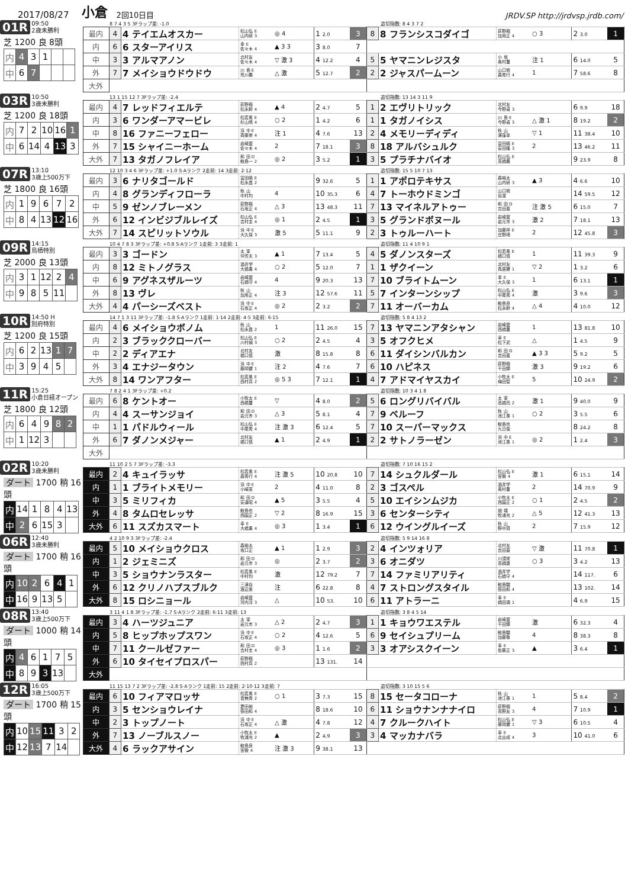2017/08/27 小倉 2回10日目 JRDV.SP http://jrdvsp.jrdb.com/
01R 09:50
2歳未勝利
芝 1200 良 8頭
| 内 | 4 | 3 | 1 | | |
| 中 | 6 | 7 | | | |
8 7 4 3 5 3Fラップ差: -1.0 追切指数: 8 4 3 7 2
| 最内 | 4 | 4 テイエムオスカー | 松山弘 E 山内研 3 | ◎ 4 | 1 2.0 | 3 | 8 | 8 フランシスコダイゴ | 荻野極 加用正 4 | ○ 3 | 2 3.0 | 1 |
| 内 | 6 | 6 スターアイリス | 幸 E 佐々木 4 | ▲ 3 3 | 3 8.0 | 7 | | | | | | |
| 中 | 3 | 3 アルマアノン | 北村友 佐々木 4 | ▽ 激 3 | 4 12.2 | 4 | 5 | 5 ヤマニンレジスタ | 小 坂 奥村豊 | 注 1 | 6 14.0 | 5 |
| 外 | 7 | 7 メイショウドウドウ | 川 島 E 荒川義 | △ 激 | 5 12.7 | 2 | 2 | 2 ジャスパームーン | 山口勲 森秀行 4 | 1 | 7 58.6 | 8 |
| 大外 | | | | | | | | | | | | |
03R 10:50
3歳未勝利
芝 1200 良 18頭
| 内 | 7 | 2 | 10 | 16 | 1 |
| 中 | 6 | 14 | 4 | 13 | 3 |
13 1 15 12 7 3Fラップ差: -2.4 追切指数: 13 14 3 11 9
| 最内 | 4 | 7 レッドフィエルテ | 荻野極 松永幹 4 | ▲ 4 | 2 4.7 | 5 | 1 | 2 エヴリトリック | 北村友 今野貞 3 | | 6 9.9 | 18 |
| 内 | 3 | 6 ワンダーアマービレ | 松若風 E 杉山晴 4 | ○ 2 | 1 4.2 | 6 | 1 | 1 タガノイシス | 川 島 E 今野貞 3 | △ 激 1 | 8 19.2 | 2 |
| 中 | 8 | 16 ファニーフェロー | 浜 中 E 斉藤崇 4 | 注 1 | 4 7.6 | 13 | 2 | 4 メモリーディディ | 秋 山 湯窪幸 | ▽ 1 | 11 38.4 | 10 |
| 外 | 7 | 15 シャイニーホーム | 岩崎翼 佐々木 4 | 2 | 7 18.1 | 3 | 8 | 18 アルバシュルク | 富田暁 E 安田隆 3 | 2 | 13 46.2 | 11 |
| 大外 | 7 | 13 タガノフレイア | 和 田 D 鮫島一 2 | ◎ 2 | 3 5.2 | 1 | 3 | 5 プラチナバイオ | 松山弘 E 高橋義 | | 9 23.9 | 8 |
07R 13:10
3歳上500万下
芝 1800 良 16頭
| 内 | 1 | 9 | 6 | 7 | 2 |
| 中 | 8 | 4 | 13 | 12 | 16 |
12 10 3 4 6 3Fラップ差: +1.0 S·Aランク 2走前: 14 3走前: 2·12
追切指数: 15 5 10 7 13
| 最内 | 3 | 6 ナリタゴールド | 富田暁 E 松永昌 2 | | 9 32.6 | 5 | 1 | 1 アポロテキサス | 森裕太 山内研 3 | ▲ 3 | 4 6.6 | 10 |
| 内 | 4 | 8 グランディフローラ | 秋 山 中村均 | 4 | 10 35.3 | 6 | 4 | 7 トーホウドミンゴ | 山口勲 谷潔 | | 14 59.5 | 12 |
| 中 | 5 | 9 ゼンノブレーメン | 荻野極 石坂正 4 | △ 3 | 13 48.3 | 11 | 7 | 13 マイネルアトゥー | 和 田 D 吉田直 | 注 激 5 | 6 15.0 | 7 |
| 外 | 6 | 12 インビジブルレイズ | 松山弘 E 吉村圭 4 | ◎ 1 | 2 4.5 | 1 | 3 | 5 グランドボヌール | 岩崎翼 岩元市 3 | 激 2 | 7 18.1 | 13 |
| 大外 | 7 | 14 スピリットソウル | 浜 中 E 大久保 3 | 激 5 | 5 11.1 | 9 | 2 | 3 トゥルーハート | 加藤祥 E 庄野靖 | 2 | 12 45.8 | 3 |
09R 14:15
鳥栖特別
芝 2000 良 13頭
| 内 | 3 | 1 | 12 | 2 | 4 |
| 中 | 9 | 8 | 5 | 11 | |
10 4 7 8 3 3Fラップ差: +0.8 S·Aランク 1走前: 3 3走前: 1
追切指数: 11 4 10 9 1
| 最内 | 3 | 3 ゴードン | 太 宰 沖芳夫 3 | ▲ 1 | 7 13.4 | 5 | 4 | 5 ダノンスターズ | 松若風 E 橋口慎 | 1 | 11 39.3 | 9 |
| 内 | 8 | 12 ミトノグラス | 酒井学 大橋勇 4 | ○ 2 | 5 12.0 | 7 | 1 | 1 ザクイーン | 北村友 角居勝 1 | ▽ 2 | 1 3.2 | 6 |
| 中 | 6 | 9 アグネスザルーツ | 岩崎翼 石橋守 4 | 4 | 9 20.3 | 13 | 7 | 10 ブライトムーン | 幸 E 大久保 3 | 1 | 6 13.1 | 1 |
| 外 | 8 | 13 ヴレ | 秋 山 加用正 4 | 注 3 | 12 57.6 | 11 | 5 | 7 インターンシップ | 松山弘 E 中尾秀 4 | 激 | 3 9.6 | 3 |
| 大外 | 4 | 4 パーシーズベスト | 浜 中 E 石坂正 4 | ◎ 2 | 2 3.2 | 2 | 7 | 11 オーバーカム | 鮫島良 松永幹 4 | △ 4 | 4 10.0 | 12 |
10R 14:50 H
別府特別
芝 1200 良 15頭
| 内 | 6 | 2 | 13 | 1 | 7 |
| 中 | 3 | 9 | 4 | 5 | |
14 7 1 3 11 3Fラップ差: -1.8 S·Aランク 1走前: 1·14 2走前: 4·5 3走前: 6·15
追切指数: 5 8 4 13 2
| 最内 | 4 | 6 メイショウボノム | 秋 山 松永昌 2 | 1 | 11 26.0 | 15 | 7 | 13 ヤマニンアタシャン | 岩崎翼 西橋豊 | 1 | 13 81.8 | 10 |
| 内 | 2 | 3 ブラッククローバー | 松山弘 E 川村禎 3 | ○ 2 | 2 4.5 | 4 | 3 | 5 オフクヒメ | 幸 E 松下武 | △ | 1 4.5 | 9 |
| 中 | 2 | 2 ディアエナ | 北村友 橋口慎 | 激 | 8 15.8 | 8 | 6 | 11 ダイシンバルカン | 和 田 D 吉田直 | ▲ 3 3 | 5 9.2 | 5 |
| 外 | 3 | 4 エナジータウン | 浜 中 E 藤岡健 1 | 注 2 | 4 7.6 | 7 | 6 | 10 ハピネス | 荻野極 千田輝 | 激 3 | 9 19.2 | 6 |
| 大外 | 8 | 14 ワンアフター | 松若風 E 西村真 2 | ◎ 5 3 | 7 12.1 | 1 | 4 | 7 アドマイヤスカイ | 小牧太 E 梅田智 | 5 | 10 24.9 | 2 |
11R 15:25
小倉日経オープン
芝 1800 良 12頭
| 内 | 6 | 4 | 9 | 8 | 2 |
| 中 | 1 | 12 | 3 | | |
7 8 2 4 1 3Fラップ差: +0.2 追切指数: 10 3 4 1 8
| 最内 | 6 | 8 ケントオー | 小牧太 E 西橋豊 | ▽ | 4 8.0 | 2 | 5 | 6 ロングリバイバル | 太 宰 高橋亮 2 | 激 1 | 9 40.0 | 9 |
| 内 | 4 | 4 スーサンジョイ | 和 田 D 岩元市 3 | △ 3 | 5 8.1 | 4 | 7 | 9 ベルーフ | 秋 山 池江泰 1 | ○ 2 | 3 5.5 | 6 |
| 中 | 1 | 1 パドルウィール | 松山弘 E 中尾秀 4 | 注 激 3 | 6 12.4 | 5 | 7 | 10 スーパーマックス | 鮫島也 九日俊 | | 8 24.2 | 8 |
| 外 | 6 | 7 ダノンメジャー | 北村友 橋口慎 | ▲ 1 | 2 4.9 | 1 | 2 | 2 サトノラーゼン | 浜 中 E 池江泰 1 | ◎ 2 | 1 2.4 | 3 |
| 大外 | | | | | | | | | | | | |
02R 10:20
3歳未勝利
ダート 1700 稍 16頭
| 内 | 14 | 1 | 8 | 4 | 13 |
| 中 | 2 | 6 | 15 | 3 | |
11 10 2 5 7 3Fラップ差: -3.3 追切指数: 7 10 16 15 2
| 最内 | 2 | 4 キュイラッサ | 松若風 E 森秀行 4 | 注 激 5 | 10 20.8 | 10 | 7 | 14 シュクルダール | 松山弘 E 宮徹 4 | 激 1 | 6 15.1 | 14 |
| 内 | 1 | 1 ブライトメモリー | 浜 中 E 小崎憲 | 2 | 4 11.0 | 8 | 2 | 3 ゴスペル | 酒井学 奥村豊 | 2 | 14 70.9 | 9 |
| 中 | 3 | 5 ミリフィカ | 和 田 D 安達昭 4 | ▲ 5 | 3 5.5 | 4 | 5 | 10 エイシンムジカ | 小牧太 E 西園正 2 | ○ 1 | 2 4.5 | 2 |
| 外 | 4 | 8 タムロセレッサ | 鮫島也 西園正 2 | ▽ 2 | 8 16.9 | 15 | 3 | 6 センターシティ | 畑 端 牧浦充 2 | △ 5 | 12 41.3 | 13 |
| 大外 | 6 | 11 スズカスマート | 幸 E 大橋勇 4 | ◎ 3 | 1 3.4 | 1 | 6 | 12 ウイングルイーズ | 秋 山 野中賢 | 2 | 7 15.9 | 12 |
06R 12:40
3歳未勝利
ダート 1700 稍 16頭
| 内 | 10 | 2 | 6 | 4 | 1 |
| 中 | 16 | 9 | 13 | 5 | |
4 2 10 9 3 3Fラップ差: -2.4 追切指数: 5 9 14 16 8
| 最内 | 5 | 10 メイショウクロス | 森裕太 坂口正 | ▲ 1 | 1 2.9 | 3 | 2 | 4 インツォリア | 北村友 吉田直 | ▽ 激 | 11 70.8 | 1 |
| 内 | 1 | 2 ジェミニズ | 和 田 D 岩元市 3 | ◎ | 2 3.7 | 2 | 3 | 6 オニダツ | 川須栄 高橋康 | ○ 3 | 3 4.2 | 13 |
| 中 | 3 | 5 ショウナンラスター | 松若風 E 中村均 | 激 | 12 79.2 | 7 | 7 | 14 ファミリアリティ | 酒井学 石橋守 4 | | 14 117. | 6 |
| 外 | 6 | 12 クリノハプスブルク | 三津谷 渡辺薫 | 注 | 6 22.8 | 8 | 4 | 7 ストロングスタイル | 鮫島駿 笹田和 4 | | 13 102. | 14 |
| 大外 | 8 | 15 ロシニョール | 岩崎翼 河内洋 3 | △ | 10 53. | 10 | 6 | 11 アトラーニ | 幸 E 橋田満 1 | | 4 6.9 | 15 |
08R 13:40
3歳上500万下
ダート 1000 稍 14頭
| 内 | 4 | 6 | 1 | 7 | 5 |
| 中 | 8 | 9 | 3 | 13 | |
3 11 4 1 8 3Fラップ差: -1.7 S·Aランク 2走前: 6·11 3走前: 13
追切指数: 3 8 4 5 14
| 最内 | 3 | 4 ハーツジュニア | 太 宰 岩元市 3 | △ 2 | 2 4.7 | 3 | 1 | 1 キョウワエステル | 岩崎翼 千田輝 | 激 | 6 32.3 | 4 |
| 内 | 5 | 8 ヒップホップスワン | 浜 中 E 石坂正 4 | ○ 2 | 4 12.6 | 5 | 6 | 9 セイシュプリーム | 鮫島駿 加藤敬 | 4 | 8 38.3 | 8 |
| 中 | 7 | 11 クールゼファー | 和 田 D 吉村圭 4 | ◎ 3 | 1 1.6 | 2 | 3 | 3 オアシスクイーン | 幸 E 佐藤正 3 | ▲ | 3 6.4 | 1 |
| 外 | 6 | 10 タイセイプロスパー | 荻野極 西村真 2 | | 13 131. | 14 | | | | | | |
| 大外 | | | | | | | | | | | | |
12R 16:05
3歳上500万下
ダート 1700 稍 15頭
| 内 | 10 | 15 | 11 | 3 | 2 |
| 中 | 12 | 13 | 7 | 14 | |
11 15 13 7 2 3Fラップ差: -2.8 S·Aランク 1走前: 15 2走前: 2·10·12 3走前: 7
追切指数: 3 10 15 5 6
| 最内 | 6 | 10 フィアマロッサ | 松若風 E 音無秀 2 | ○ 1 | 3 7.3 | 15 | 8 | 15 セータコローナ | 秋 山 池江泰 1 | 1 | 5 8.4 | 2 |
| 内 | 3 | 5 センショウレイナ | 菱田裕 笹田和 4 | | 8 18.6 | 10 | 6 | 11 ショウナンナナイロ | 荻野極 高野友 3 | 4 | 7 10.9 | 1 |
| 中 | 2 | 3 トップノート | 浜 中 E 石坂正 4 | △ 激 | 4 7.8 | 12 | 4 | 7 クルークハイト | 松山弘 E 藤岡健 1 | ▽ 3 | 6 10.5 | 4 |
| 外 | 7 | 13 ノーブルスノー | 小牧太 E 牧浦充 2 | ▲ | 2 4.9 | 3 | 3 | 4 マッカナバラ | 幸 E 北出成 4 | 3 | 10 41.0 | 6 |
| 大外 | 4 | 6 ラックアサイン | 鮫島良 宮徹 4 | 注 激 3 | 9 38.1 | 13 | | | | | | |